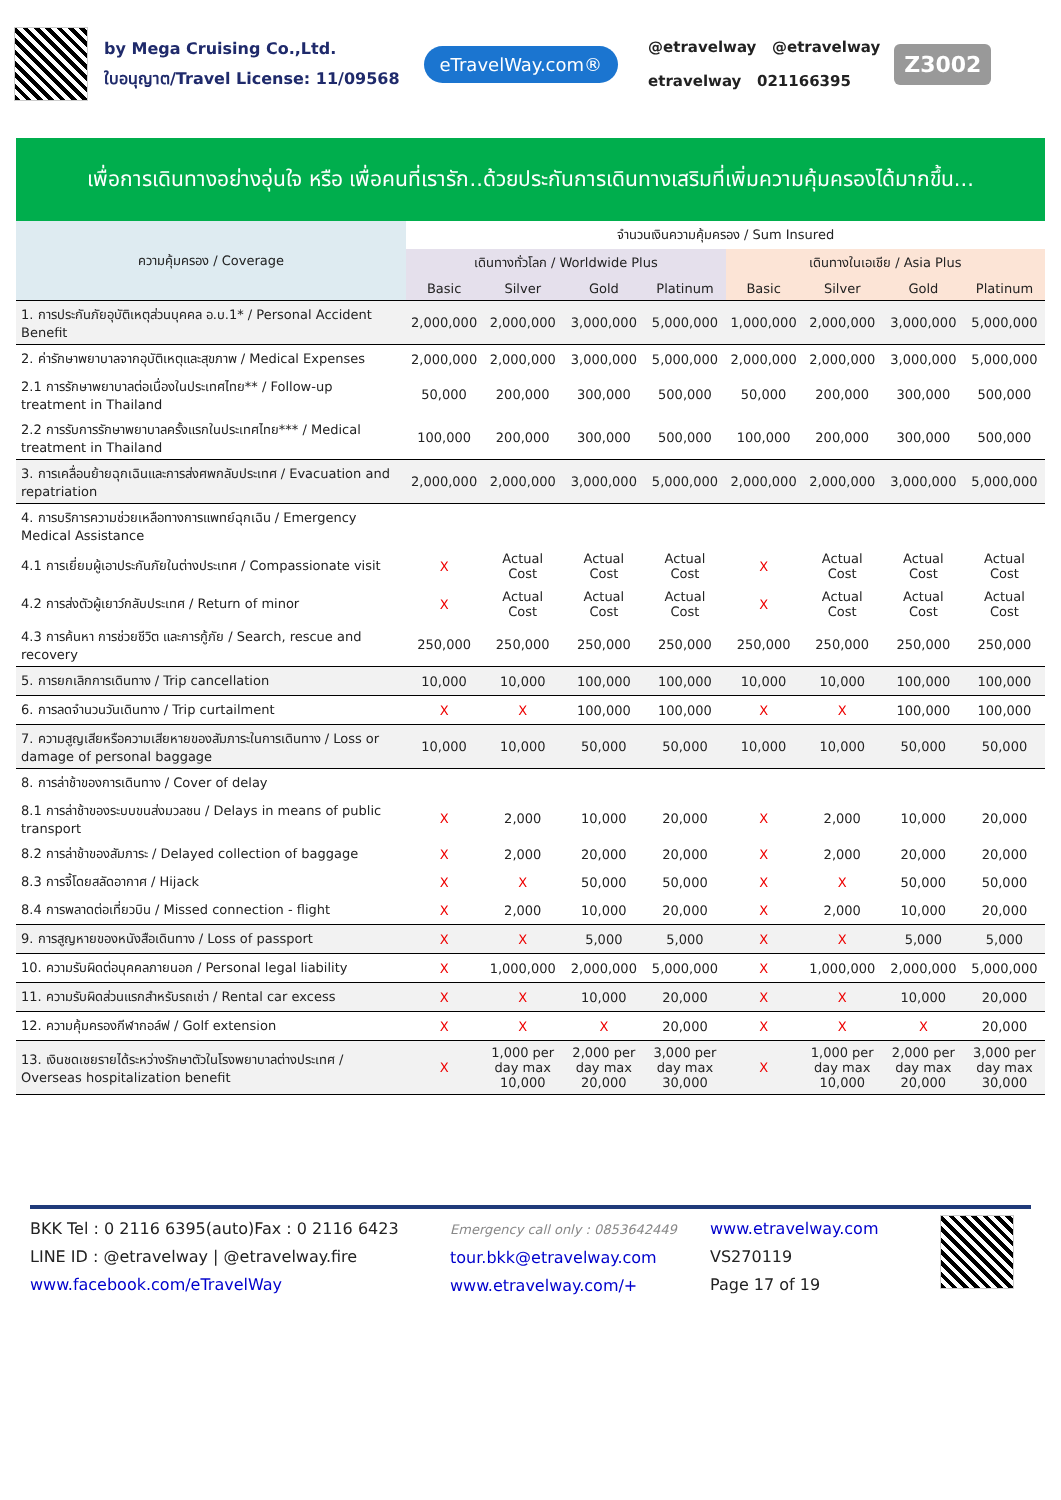by Mega Cruising Co.,Ltd.
ใบอนุญาต/Travel License: 11/09568
eTravelWay.com®
@etravelway @etravelway
etravelway 021166395
Z3002
เพื่อการเดินทางอย่างอุ่นใจ หรือ เพื่อคนที่เรารัก..ด้วยประกันการเดินทางเสริมที่เพิ่มความคุ้มครองได้มากขึ้น...
| ความคุ้มครอง / Coverage | จำนวนเงินความคุ้มครอง / Sum Insured | | | | | | | |
| --- | --- | --- | --- | --- | --- | --- | --- | --- |
| | เดินทางทั่วโลก / Worldwide Plus | | | | เดินทางในเอเชีย / Asia Plus | | | |
| | Basic | Silver | Gold | Platinum | Basic | Silver | Gold | Platinum |
| 1. การประกันภัยอุบัติเหตุส่วนบุคคล อ.บ.1* / Personal Accident Benefit | 2,000,000 | 2,000,000 | 3,000,000 | 5,000,000 | 1,000,000 | 2,000,000 | 3,000,000 | 5,000,000 |
| 2. ค่ารักษาพยาบาลจากอุบัติเหตุและสุขภาพ / Medical Expenses | 2,000,000 | 2,000,000 | 3,000,000 | 5,000,000 | 2,000,000 | 2,000,000 | 3,000,000 | 5,000,000 |
| 2.1 การรักษาพยาบาลต่อเนื่องในประเทศไทย** / Follow-up treatment in Thailand | 50,000 | 200,000 | 300,000 | 500,000 | 50,000 | 200,000 | 300,000 | 500,000 |
| 2.2 การรับการรักษาพยาบาลครั้งแรกในประเทศไทย*** / Medical treatment in Thailand | 100,000 | 200,000 | 300,000 | 500,000 | 100,000 | 200,000 | 300,000 | 500,000 |
| 3. การเคลื่อนย้ายฉุกเฉินและการส่งศพกลับประเทศ / Evacuation and repatriation | 2,000,000 | 2,000,000 | 3,000,000 | 5,000,000 | 2,000,000 | 2,000,000 | 3,000,000 | 5,000,000 |
| 4. การบริการความช่วยเหลือทางการแพทย์ฉุกเฉิน / Emergency Medical Assistance | | | | | | | | |
| 4.1 การเยี่ยมผู้เอาประกันภัยในต่างประเทศ / Compassionate visit | X | Actual Cost | Actual Cost | Actual Cost | X | Actual Cost | Actual Cost | Actual Cost |
| 4.2 การส่งตัวผู้เยาว์กลับประเทศ / Return of minor | X | Actual Cost | Actual Cost | Actual Cost | X | Actual Cost | Actual Cost | Actual Cost |
| 4.3 การค้นหา การช่วยชีวิต และการกู้ภัย / Search, rescue and recovery | 250,000 | 250,000 | 250,000 | 250,000 | 250,000 | 250,000 | 250,000 | 250,000 |
| 5. การยกเลิกการเดินทาง / Trip cancellation | 10,000 | 10,000 | 100,000 | 100,000 | 10,000 | 10,000 | 100,000 | 100,000 |
| 6. การลดจำนวนวันเดินทาง / Trip curtailment | X | X | 100,000 | 100,000 | X | X | 100,000 | 100,000 |
| 7. ความสูญเสียหรือความเสียหายของสัมภาระในการเดินทาง / Loss or damage of personal baggage | 10,000 | 10,000 | 50,000 | 50,000 | 10,000 | 10,000 | 50,000 | 50,000 |
| 8. การล่าช้าของการเดินทาง / Cover of delay | | | | | | | | |
| 8.1 การล่าช้าของระบบขนส่งมวลชน / Delays in means of public transport | X | 2,000 | 10,000 | 20,000 | X | 2,000 | 10,000 | 20,000 |
| 8.2 การล่าช้าของสัมภาระ / Delayed collection of baggage | X | 2,000 | 20,000 | 20,000 | X | 2,000 | 20,000 | 20,000 |
| 8.3 การจี้โดยสลัดอากาศ / Hijack | X | X | 50,000 | 50,000 | X | X | 50,000 | 50,000 |
| 8.4 การพลาดต่อเที่ยวบิน / Missed connection - flight | X | 2,000 | 10,000 | 20,000 | X | 2,000 | 10,000 | 20,000 |
| 9. การสูญหายของหนังสือเดินทาง / Loss of passport | X | X | 5,000 | 5,000 | X | X | 5,000 | 5,000 |
| 10. ความรับผิดต่อบุคคลภายนอก / Personal legal liability | X | 1,000,000 | 2,000,000 | 5,000,000 | X | 1,000,000 | 2,000,000 | 5,000,000 |
| 11. ความรับผิดส่วนแรกสำหรับรถเช่า / Rental car excess | X | X | 10,000 | 20,000 | X | X | 10,000 | 20,000 |
| 12. ความคุ้มครองกีฬากอล์ฟ / Golf extension | X | X | X | 20,000 | X | X | X | 20,000 |
| 13. เงินชดเชยรายได้ระหว่างรักษาตัวในโรงพยาบาลต่างประเทศ / Overseas hospitalization benefit | X | 1,000 per day max 10,000 | 2,000 per day max 20,000 | 3,000 per day max 30,000 | X | 1,000 per day max 10,000 | 2,000 per day max 20,000 | 3,000 per day max 30,000 |
BKK Tel : 0 2116 6395(auto)Fax : 0 2116 6423
LINE ID : @etravelway | @etravelway.fire
www.facebook.com/eTravelWay
Emergency call only : 0853642449
tour.bkk@etravelway.com
www.etravelway.com/+
www.etravelway.com
VS270119
Page 17 of 19